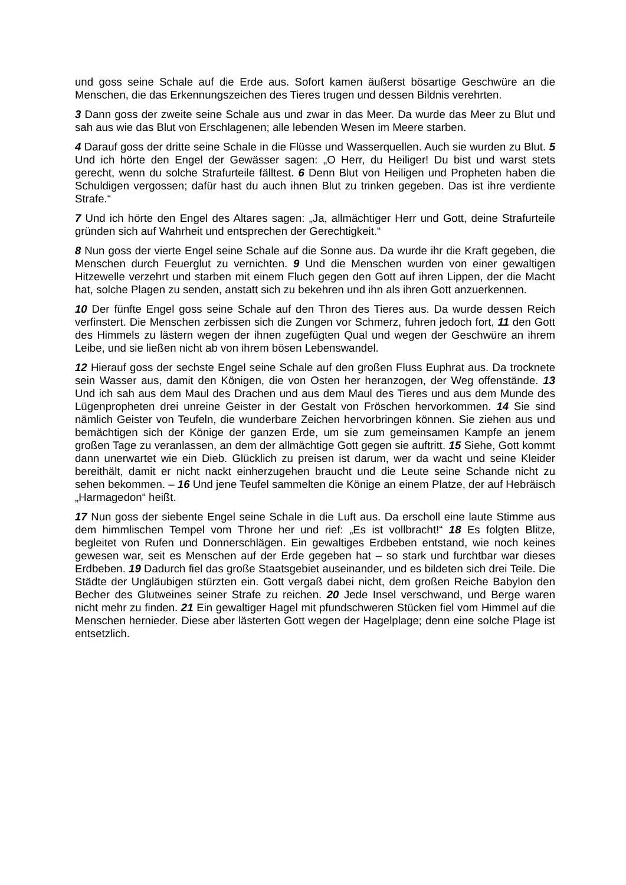und goss seine Schale auf die Erde aus. Sofort kamen äußerst bösartige Geschwüre an die Menschen, die das Erkennungszeichen des Tieres trugen und dessen Bildnis verehrten.
3 Dann goss der zweite seine Schale aus und zwar in das Meer. Da wurde das Meer zu Blut und sah aus wie das Blut von Erschlagenen; alle lebenden Wesen im Meere starben.
4 Darauf goss der dritte seine Schale in die Flüsse und Wasserquellen. Auch sie wurden zu Blut. 5 Und ich hörte den Engel der Gewässer sagen: „O Herr, du Heiliger! Du bist und warst stets gerecht, wenn du solche Strafurteile fälltest. 6 Denn Blut von Heiligen und Propheten haben die Schuldigen vergossen; dafür hast du auch ihnen Blut zu trinken gegeben. Das ist ihre verdiente Strafe.“
7 Und ich hörte den Engel des Altares sagen: „Ja, allmächtiger Herr und Gott, deine Strafurteile gründen sich auf Wahrheit und entsprechen der Gerechtigkeit.“
8 Nun goss der vierte Engel seine Schale auf die Sonne aus. Da wurde ihr die Kraft gegeben, die Menschen durch Feuerglut zu vernichten. 9 Und die Menschen wurden von einer gewaltigen Hitzewelle verzehrt und starben mit einem Fluch gegen den Gott auf ihren Lippen, der die Macht hat, solche Plagen zu senden, anstatt sich zu bekehren und ihn als ihren Gott anzuerkennen.
10 Der fünfte Engel goss seine Schale auf den Thron des Tieres aus. Da wurde dessen Reich verfinstert. Die Menschen zerbissen sich die Zungen vor Schmerz, fuhren jedoch fort, 11 den Gott des Himmels zu lästern wegen der ihnen zugefügten Qual und wegen der Geschwüre an ihrem Leibe, und sie ließen nicht ab von ihrem bösen Lebenswandel.
12 Hierauf goss der sechste Engel seine Schale auf den großen Fluss Euphrat aus. Da trocknete sein Wasser aus, damit den Königen, die von Osten her heranzogen, der Weg offenstände. 13 Und ich sah aus dem Maul des Drachen und aus dem Maul des Tieres und aus dem Munde des Lügenpropheten drei unreine Geister in der Gestalt von Fröschen hervorkommen. 14 Sie sind nämlich Geister von Teufeln, die wunderbare Zeichen hervorbringen können. Sie ziehen aus und bemächtigen sich der Könige der ganzen Erde, um sie zum gemeinsamen Kampfe an jenem großen Tage zu veranlassen, an dem der allmächtige Gott gegen sie auftritt. 15 Siehe, Gott kommt dann unerwartet wie ein Dieb. Glücklich zu preisen ist darum, wer da wacht und seine Kleider bereithält, damit er nicht nackt einherzugehen braucht und die Leute seine Schande nicht zu sehen bekommen. – 16 Und jene Teufel sammelten die Könige an einem Platze, der auf Hebräisch „Harmagedon“ heißt.
17 Nun goss der siebente Engel seine Schale in die Luft aus. Da erscholl eine laute Stimme aus dem himmlischen Tempel vom Throne her und rief: „Es ist vollbracht!“ 18 Es folgten Blitze, begleitet von Rufen und Donnerschlägen. Ein gewaltiges Erdbeben entstand, wie noch keines gewesen war, seit es Menschen auf der Erde gegeben hat – so stark und furchtbar war dieses Erdbeben. 19 Dadurch fiel das große Staatsgebiet auseinander, und es bildeten sich drei Teile. Die Städte der Ungläubigen stürzten ein. Gott vergaß dabei nicht, dem großen Reiche Babylon den Becher des Glutweines seiner Strafe zu reichen. 20 Jede Insel verschwand, und Berge waren nicht mehr zu finden. 21 Ein gewaltiger Hagel mit pfundschweren Stücken fiel vom Himmel auf die Menschen hernieder. Diese aber lästerten Gott wegen der Hagelplage; denn eine solche Plage ist entsetzlich.